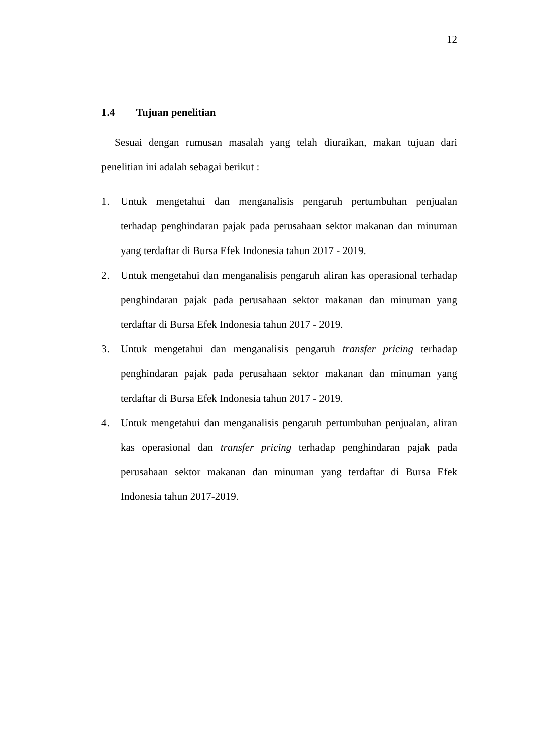12
1.4 Tujuan penelitian
Sesuai dengan rumusan masalah yang telah diuraikan, makan tujuan dari penelitian ini adalah sebagai berikut :
1. Untuk mengetahui dan menganalisis pengaruh pertumbuhan penjualan terhadap penghindaran pajak pada perusahaan sektor makanan dan minuman yang terdaftar di Bursa Efek Indonesia tahun 2017 - 2019.
2. Untuk mengetahui dan menganalisis pengaruh aliran kas operasional terhadap penghindaran pajak pada perusahaan sektor makanan dan minuman yang terdaftar di Bursa Efek Indonesia tahun 2017 - 2019.
3. Untuk mengetahui dan menganalisis pengaruh transfer pricing terhadap penghindaran pajak pada perusahaan sektor makanan dan minuman yang terdaftar di Bursa Efek Indonesia tahun 2017 - 2019.
4. Untuk mengetahui dan menganalisis pengaruh pertumbuhan penjualan, aliran kas operasional dan transfer pricing terhadap penghindaran pajak pada perusahaan sektor makanan dan minuman yang terdaftar di Bursa Efek Indonesia tahun 2017-2019.